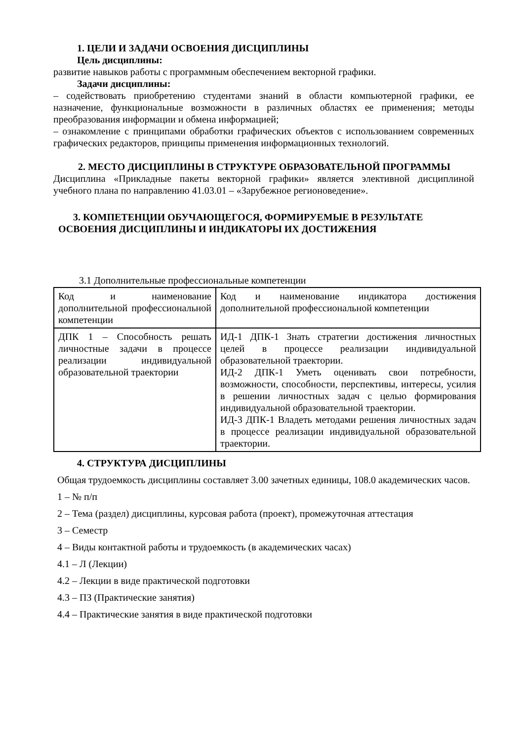1. ЦЕЛИ И ЗАДАЧИ ОСВОЕНИЯ ДИСЦИПЛИНЫ
Цель дисциплины:
развитие навыков работы с программным обеспечением векторной графики.
Задачи дисциплины:
– содействовать приобретению студентами знаний в области компьютерной графики, ее назначение, функциональные возможности в различных областях ее применения; методы преобразования информации и обмена информацией;
– ознакомление с принципами обработки графических объектов с использованием современных графических редакторов, принципы применения информационных технологий.
2. МЕСТО ДИСЦИПЛИНЫ В СТРУКТУРЕ ОБРАЗОВАТЕЛЬНОЙ ПРОГРАММЫ
Дисциплина «Прикладные пакеты векторной графики» является элективной дисциплиной учебного плана по направлению 41.03.01 – «Зарубежное регионоведение».
3. КОМПЕТЕНЦИИ ОБУЧАЮЩЕГОСЯ, ФОРМИРУЕМЫЕ В РЕЗУЛЬТАТЕ ОСВОЕНИЯ ДИСЦИПЛИНЫ И ИНДИКАТОРЫ ИХ ДОСТИЖЕНИЯ
3.1 Дополнительные профессиональные компетенции
| Код и наименование дополнительной профессиональной компетенции | Код и наименование индикатора достижения дополнительной профессиональной компетенции |
| ДПК 1 – Способность решать личностные задачи в процессе реализации индивидуальной образовательной траектории | ИД-1 ДПК-1 Знать стратегии достижения личностных целей в процессе реализации индивидуальной образовательной траектории. ИД-2 ДПК-1 Уметь оценивать свои потребности, возможности, способности, перспективы, интересы, усилия в решении личностных задач с целью формирования индивидуальной образовательной траектории. ИД-3 ДПК-1 Владеть методами решения личностных задач в процессе реализации индивидуальной образовательной траектории. |
4. СТРУКТУРА ДИСЦИПЛИНЫ
Общая трудоемкость дисциплины составляет 3.00 зачетных единицы, 108.0 академических часов.
1 – № п/п
2 – Тема (раздел) дисциплины, курсовая работа (проект), промежуточная аттестация
3 – Семестр
4 – Виды контактной работы и трудоемкость (в академических часах)
4.1 – Л (Лекции)
4.2 – Лекции в виде практической подготовки
4.3 – ПЗ (Практические занятия)
4.4 – Практические занятия в виде практической подготовки